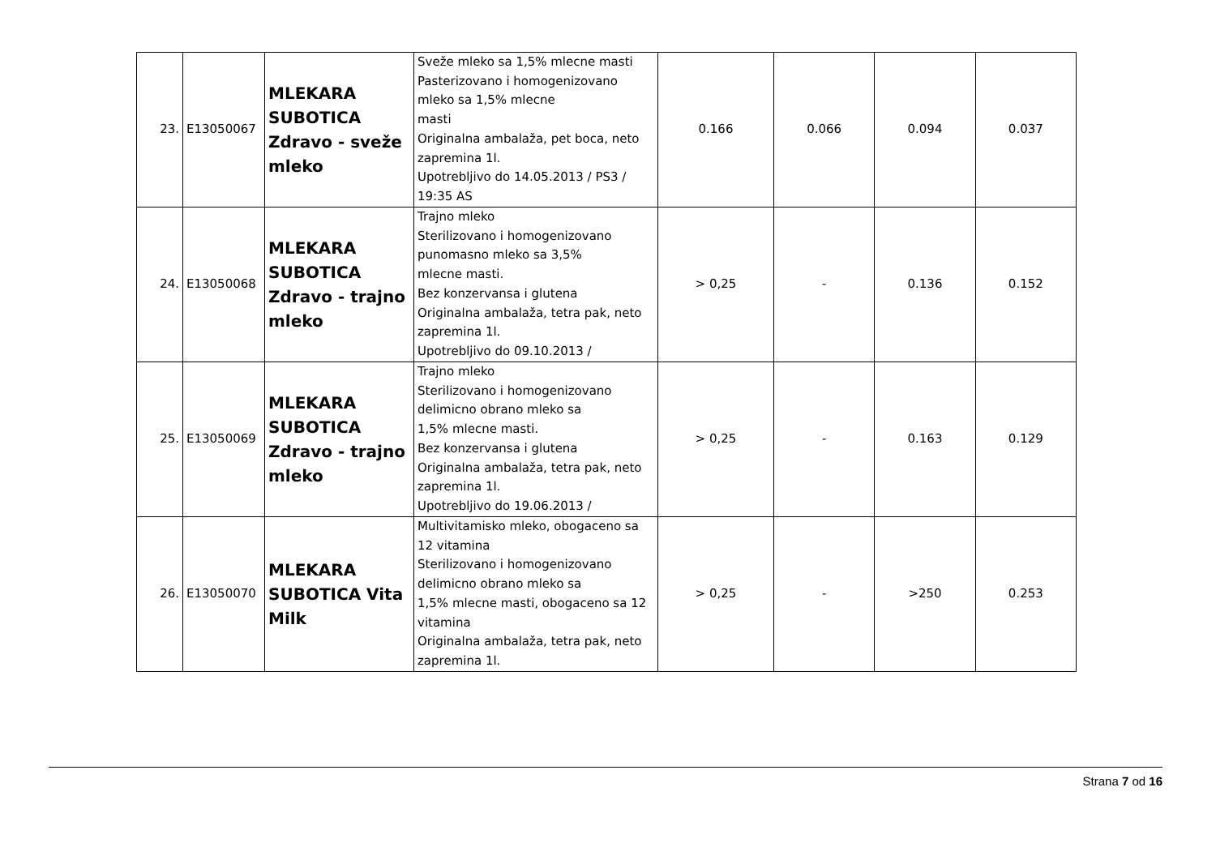| 23. | E13050067 | MLEKARA SUBOTICA Zdravo - sveže mleko | Sveže mleko sa 1,5% mlecne masti Pasterizovano i homogenizovano mleko sa 1,5% mlecne masti Originalna ambalaža, pet boca, neto zapremina 1l. Upotrebljivo do 14.05.2013 / PS3 / 19:35 AS | 0.166 | 0.066 | 0.094 | 0.037 |
| 24. | E13050068 | MLEKARA SUBOTICA Zdravo - trajno mleko | Trajno mleko Sterilizovano i homogenizovano punomasno mleko sa 3,5% mlecne masti. Bez konzervansa i glutena Originalna ambalaža, tetra pak, neto zapremina 1l. Upotrebljivo do 09.10.2013 / | > 0,25 | - | 0.136 | 0.152 |
| 25. | E13050069 | MLEKARA SUBOTICA Zdravo - trajno mleko | Trajno mleko Sterilizovano i homogenizovano delimicno obrano mleko sa 1,5% mlecne masti. Bez konzervansa i glutena Originalna ambalaža, tetra pak, neto zapremina 1l. Upotrebljivo do 19.06.2013 / | > 0,25 | - | 0.163 | 0.129 |
| 26. | E13050070 | MLEKARA SUBOTICA Vita Milk | Multivitamisko mleko, obogaceno sa 12 vitamina Sterilizovano i homogenizovano delimicno obrano mleko sa 1,5% mlecne masti, obogaceno sa 12 vitamina Originalna ambalaža, tetra pak, neto zapremina 1l. | > 0,25 | - | >250 | 0.253 |
Strana 7 od 16